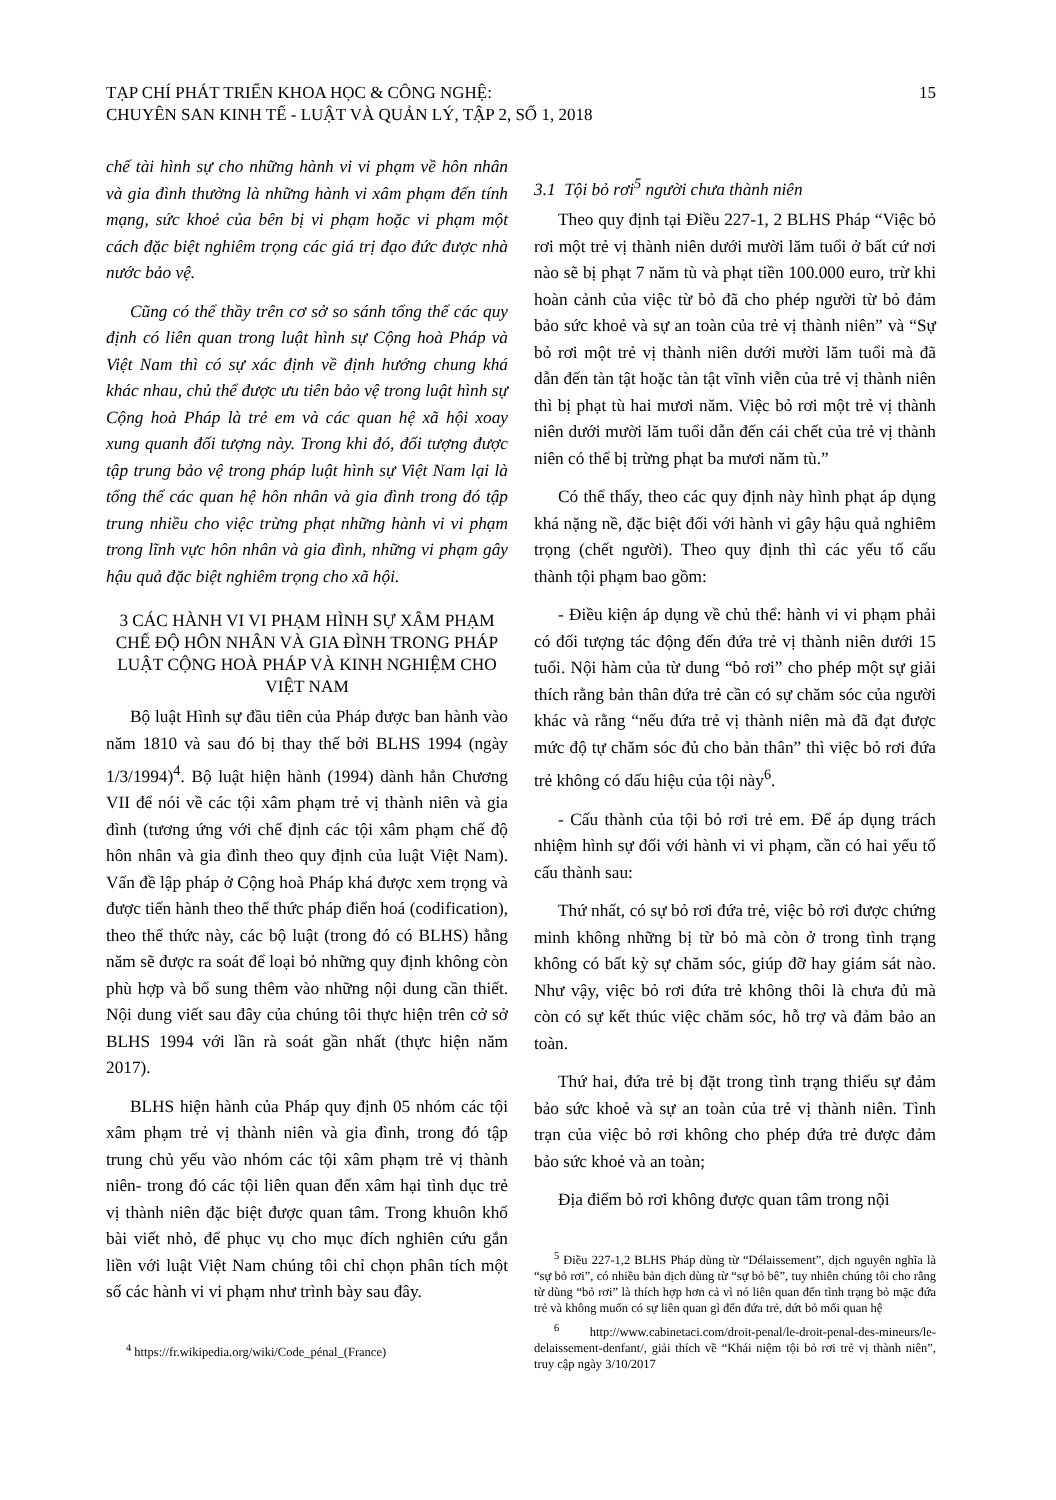TẠP CHÍ PHÁT TRIỂN KHOA HỌC & CÔNG NGHỆ:
CHUYÊN SAN KINH TẾ - LUẬT VÀ QUẢN LÝ, TẬP 2, SỐ 1, 2018
15
chế tài hình sự cho những hành vi vi phạm về hôn nhân và gia đình thường là những hành vi xâm phạm đến tính mạng, sức khoẻ của bên bị vi phạm hoặc vi phạm một cách đặc biệt nghiêm trọng các giá trị đạo đức được nhà nước bảo vệ.
Cũng có thể thầy trên cơ sở so sánh tổng thể các quy định có liên quan trong luật hình sự Cộng hoà Pháp và Việt Nam thì có sự xác định về định hướng chung khá khác nhau, chủ thể được ưu tiên bảo vệ trong luật hình sự Cộng hoà Pháp là trẻ em và các quan hệ xã hội xoay xung quanh đối tượng này. Trong khi đó, đối tượng được tập trung bảo vệ trong pháp luật hình sự Việt Nam lại là tổng thể các quan hệ hôn nhân và gia đình trong đó tập trung nhiều cho việc trừng phạt những hành vi vi phạm trong lĩnh vực hôn nhân và gia đình, những vi phạm gây hậu quả đặc biệt nghiêm trọng cho xã hội.
3 CÁC HÀNH VI VI PHẠM HÌNH SỰ XÂM PHẠM CHẾ ĐỘ HÔN NHÂN VÀ GIA ĐÌNH TRONG PHÁP LUẬT CỘNG HOÀ PHÁP VÀ KINH NGHIỆM CHO VIỆT NAM
Bộ luật Hình sự đầu tiên của Pháp được ban hành vào năm 1810 và sau đó bị thay thế bởi BLHS 1994 (ngày 1/3/1994)<sup>4</sup>. Bộ luật hiện hành (1994) dành hẳn Chương VII để nói về các tội xâm phạm trẻ vị thành niên và gia đình (tương ứng với chế định các tội xâm phạm chế độ hôn nhân và gia đình theo quy định của luật Việt Nam). Vấn đề lập pháp ở Cộng hoà Pháp khá được xem trọng và được tiến hành theo thể thức pháp điển hoá (codification), theo thể thức này, các bộ luật (trong đó có BLHS) hằng năm sẽ được ra soát để loại bỏ những quy định không còn phù hợp và bổ sung thêm vào những nội dung cần thiết. Nội dung viết sau đây của chúng tôi thực hiện trên cở sở BLHS 1994 với lần rà soát gần nhất (thực hiện năm 2017).
BLHS hiện hành của Pháp quy định 05 nhóm các tội xâm phạm trẻ vị thành niên và gia đình, trong đó tập trung chủ yếu vào nhóm các tội xâm phạm trẻ vị thành niên- trong đó các tội liên quan đến xâm hại tình dục trẻ vị thành niên đặc biệt được quan tâm. Trong khuôn khổ bài viết nhỏ, để phục vụ cho mục đích nghiên cứu gắn liền với luật Việt Nam chúng tôi chỉ chọn phân tích một số các hành vi vi phạm như trình bày sau đây.
<sup>4</sup> https://fr.wikipedia.org/wiki/Code_pénal_(France)
3.1 Tội bỏ rơi<sup>5</sup> người chưa thành niên
Theo quy định tại Điều 227-1, 2 BLHS Pháp “Việc bỏ rơi một trẻ vị thành niên dưới mười lăm tuổi ở bất cứ nơi nào sẽ bị phạt 7 năm tù và phạt tiền 100.000 euro, trừ khi hoàn cảnh của việc từ bỏ đã cho phép người từ bỏ đảm bảo sức khoẻ và sự an toàn của trẻ vị thành niên” và “Sự bỏ rơi một trẻ vị thành niên dưới mười lăm tuổi mà đã dẫn đến tàn tật hoặc tàn tật vĩnh viễn của trẻ vị thành niên thì bị phạt tù hai mươi năm. Việc bỏ rơi một trẻ vị thành niên dưới mười lăm tuổi dẫn đến cái chết của trẻ vị thành niên có thể bị trừng phạt ba mươi năm tù.”
Có thể thấy, theo các quy định này hình phạt áp dụng khá nặng nề, đặc biệt đối với hành vi gây hậu quả nghiêm trọng (chết người). Theo quy định thì các yếu tố cấu thành tội phạm bao gồm:
- Điều kiện áp dụng về chủ thể: hành vi vi phạm phải có đối tượng tác động đến đứa trẻ vị thành niên dưới 15 tuổi. Nội hàm của từ dung “bỏ rơi” cho phép một sự giải thích rằng bản thân đứa trẻ cần có sự chăm sóc của người khác và rằng “nếu đứa trẻ vị thành niên mà đã đạt được mức độ tự chăm sóc đủ cho bản thân” thì việc bỏ rơi đứa trẻ không có dấu hiệu của tội này<sup>6</sup>.
- Cấu thành của tội bỏ rơi trẻ em. Để áp dụng trách nhiệm hình sự đối với hành vi vi phạm, cần có hai yếu tố cấu thành sau:
Thứ nhất, có sự bỏ rơi đứa trẻ, việc bỏ rơi được chứng minh không những bị từ bỏ mà còn ở trong tình trạng không có bất kỳ sự chăm sóc, giúp đỡ hay giám sát nào. Như vậy, việc bỏ rơi đứa trẻ không thôi là chưa đủ mà còn có sự kết thúc việc chăm sóc, hỗ trợ và đảm bảo an toàn.
Thứ hai, đứa trẻ bị đặt trong tình trạng thiếu sự đảm bảo sức khoẻ và sự an toàn của trẻ vị thành niên. Tình trạn của việc bỏ rơi không cho phép đứa trẻ được đảm bảo sức khoẻ và an toàn;
Địa điểm bỏ rơi không được quan tâm trong nội
<sup>5</sup> Điều 227-1,2 BLHS Pháp dùng từ “Délaissement”, dịch nguyên nghĩa là “sự bỏ rơi”, có nhiều bản dịch dùng từ “sự bỏ bê”, tuy nhiên chúng tôi cho rằng từ dùng “bỏ rơi” là thích hợp hơn cả vì nó liên quan đến tình trạng bỏ mặc đứa trẻ và không muốn có sự liên quan gì đến đứa trẻ, dứt bỏ mối quan hệ
<sup>6</sup> http://www.cabinetaci.com/droit-penal/le-droit-penal-des-mineurs/le-delaissement-denfant/, giải thích về “Khái niệm tội bỏ rơi trẻ vị thành niên”, truy cập ngày 3/10/2017